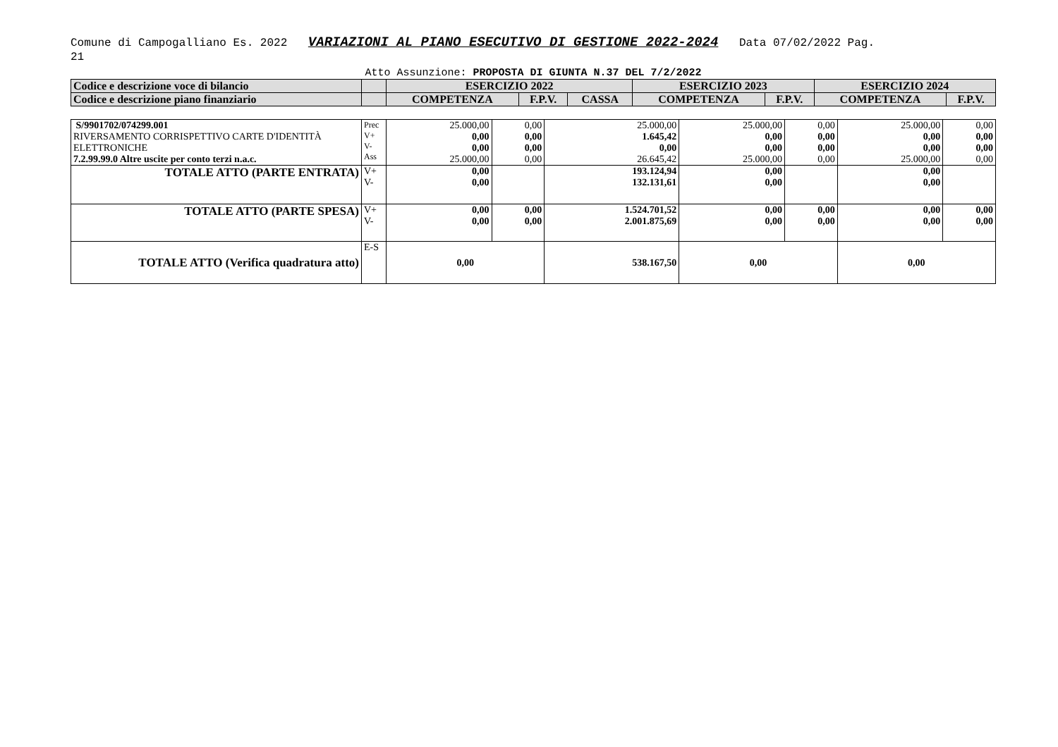Comune di Campogalliano Es. 2022 VARIAZIONI AL PIANO ESECUTIVO DI GESTIONE 2022-2024 Data 07/02/2022 Pag.
21
Atto Assunzione: PROPOSTA DI GIUNTA N.37 DEL 7/2/2022
| Codice e descrizione voce di bilancio | | ESERCIZIO 2022 | | | ESERCIZIO 2023 | | ESERCIZIO 2024 | |
| --- | --- | --- | --- | --- | --- | --- | --- | --- |
| Codice e descrizione piano finanziario | | COMPETENZA | F.P.V. | CASSA | COMPETENZA | F.P.V. | COMPETENZA | F.P.V. |
| S/9901702/074299.001 RIVERSAMENTO CORRISPETTIVO CARTE D'IDENTITÀ ELETTRONICHE 7.2.99.99.0 Altre uscite per conto terzi n.a.c. | Prec V+ V- Ass | 25.000,00 0,00 0,00 25.000,00 | 0,00 0,00 0,00 0,00 | 25.000,00 1.645,42 0,00 26.645,42 | 25.000,00 0,00 0,00 25.000,00 | 0,00 0,00 0,00 0,00 | 25.000,00 0,00 0,00 25.000,00 | 0,00 0,00 0,00 0,00 |
| TOTALE ATTO (PARTE ENTRATA) | V+ V- | 0,00 0,00 | | 193.124,94 132.131,61 | 0,00 0,00 | | 0,00 0,00 | |
| TOTALE ATTO (PARTE SPESA) | V+ V- | 0,00 0,00 | 0,00 0,00 | 1.524.701,52 2.001.875,69 | 0,00 0,00 | 0,00 0,00 | 0,00 0,00 | 0,00 0,00 |
| TOTALE ATTO (Verifica quadratura atto) | E-S | 0,00 | | 538.167,50 | 0,00 | | 0,00 | |